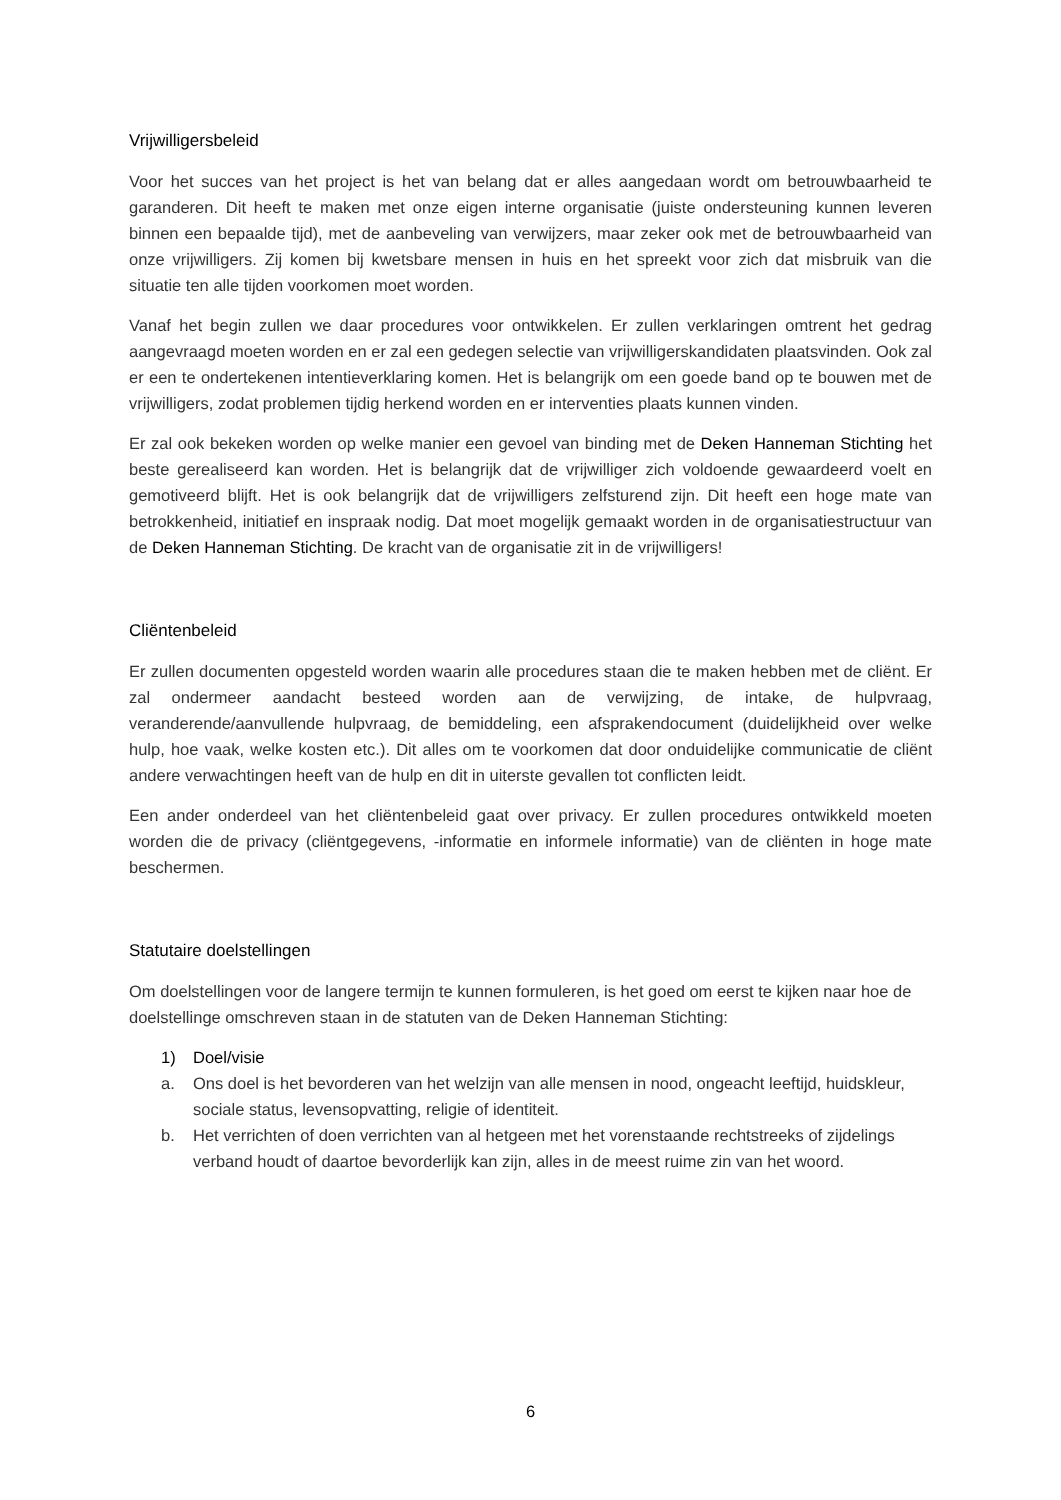Vrijwilligersbeleid
Voor het succes van het project is het van belang dat er alles aangedaan wordt om betrouwbaarheid te garanderen. Dit heeft te maken met onze eigen interne organisatie (juiste ondersteuning kunnen leveren binnen een bepaalde tijd), met de aanbeveling van verwijzers, maar zeker ook met de betrouwbaarheid van onze vrijwilligers. Zij komen bij kwetsbare mensen in huis en het spreekt voor zich dat misbruik van die situatie ten alle tijden voorkomen moet worden.
Vanaf het begin zullen we daar procedures voor ontwikkelen. Er zullen verklaringen omtrent het gedrag aangevraagd moeten worden en er zal een gedegen selectie van vrijwilligerskandidaten plaatsvinden. Ook zal er een te ondertekenen intentieverklaring komen. Het is belangrijk om een goede band op te bouwen met de vrijwilligers, zodat problemen tijdig herkend worden en er interventies plaats kunnen vinden.
Er zal ook bekeken worden op welke manier een gevoel van binding met de Deken Hanneman Stichting het beste gerealiseerd kan worden. Het is belangrijk dat de vrijwilliger zich voldoende gewaardeerd voelt en gemotiveerd blijft. Het is ook belangrijk dat de vrijwilligers zelfsturend zijn. Dit heeft een hoge mate van betrokkenheid, initiatief en inspraak nodig. Dat moet mogelijk gemaakt worden in de organisatiestructuur van de Deken Hanneman Stichting. De kracht van de organisatie zit in de vrijwilligers!
Cliëntenbeleid
Er zullen documenten opgesteld worden waarin alle procedures staan die te maken hebben met de cliënt. Er zal ondermeer aandacht besteed worden aan de verwijzing, de intake, de hulpvraag, veranderende/aanvullende hulpvraag, de bemiddeling, een afsprakendocument (duidelijkheid over welke hulp, hoe vaak, welke kosten etc.). Dit alles om te voorkomen dat door onduidelijke communicatie de cliënt andere verwachtingen heeft van de hulp en dit in uiterste gevallen tot conflicten leidt.
Een ander onderdeel van het cliëntenbeleid gaat over privacy. Er zullen procedures ontwikkeld moeten worden die de privacy (cliëntgegevens, -informatie en informele informatie) van de cliënten in hoge mate beschermen.
Statutaire doelstellingen
Om doelstellingen voor de langere termijn te kunnen formuleren, is het goed om eerst te kijken naar hoe de doelstellinge omschreven staan in de statuten van de Deken Hanneman Stichting:
1) Doel/visie
a. Ons doel is het bevorderen van het welzijn van alle mensen in nood, ongeacht leeftijd, huidskleur, sociale status, levensopvatting, religie of identiteit.
b. Het verrichten of doen verrichten van al hetgeen met het vorenstaande rechtstreeks of zijdelings verband houdt of daartoe bevorderlijk kan zijn, alles in de meest ruime zin van het woord.
6